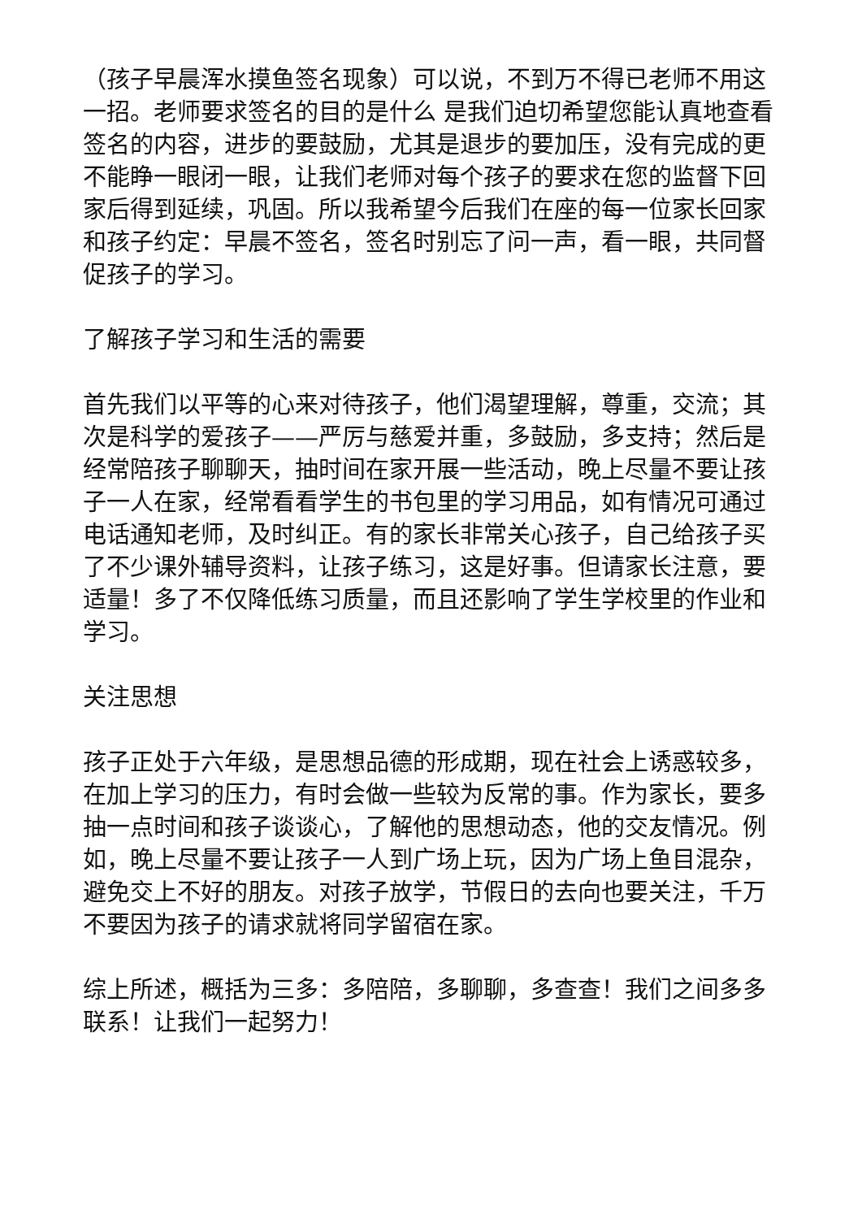（孩子早晨浑水摸鱼签名现象）可以说，不到万不得已老师不用这一招。老师要求签名的目的是什么 是我们迫切希望您能认真地查看签名的内容，进步的要鼓励，尤其是退步的要加压，没有完成的更不能睁一眼闭一眼，让我们老师对每个孩子的要求在您的监督下回家后得到延续，巩固。所以我希望今后我们在座的每一位家长回家和孩子约定：早晨不签名，签名时别忘了问一声，看一眼，共同督促孩子的学习。
了解孩子学习和生活的需要
首先我们以平等的心来对待孩子，他们渴望理解，尊重，交流；其次是科学的爱孩子——严厉与慈爱并重，多鼓励，多支持；然后是经常陪孩子聊聊天，抽时间在家开展一些活动，晚上尽量不要让孩子一人在家，经常看看学生的书包里的学习用品，如有情况可通过电话通知老师，及时纠正。有的家长非常关心孩子，自己给孩子买了不少课外辅导资料，让孩子练习，这是好事。但请家长注意，要适量！多了不仅降低练习质量，而且还影响了学生学校里的作业和学习。
关注思想
孩子正处于六年级，是思想品德的形成期，现在社会上诱惑较多，在加上学习的压力，有时会做一些较为反常的事。作为家长，要多抽一点时间和孩子谈谈心，了解他的思想动态，他的交友情况。例如，晚上尽量不要让孩子一人到广场上玩，因为广场上鱼目混杂，避免交上不好的朋友。对孩子放学，节假日的去向也要关注，千万不要因为孩子的请求就将同学留宿在家。
综上所述，概括为三多：多陪陪，多聊聊，多查查！我们之间多多联系！让我们一起努力！